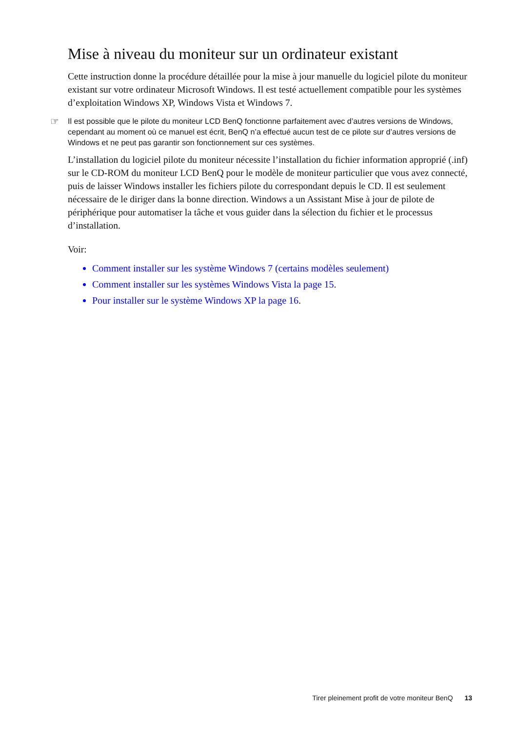Mise à niveau du moniteur sur un ordinateur existant
Cette instruction donne la procédure détaillée pour la mise à jour manuelle du logiciel pilote du moniteur existant sur votre ordinateur Microsoft Windows. Il est testé actuellement compatible pour les systèmes d’exploitation Windows XP, Windows Vista et Windows 7.
☞ Il est possible que le pilote du moniteur LCD BenQ fonctionne parfaitement avec d’autres versions de Windows, cependant au moment où ce manuel est écrit, BenQ n’a effectué aucun test de ce pilote sur d’autres versions de Windows et ne peut pas garantir son fonctionnement sur ces systèmes.
L’installation du logiciel pilote du moniteur nécessite l’installation du fichier information approprié (.inf) sur le CD-ROM du moniteur LCD BenQ pour le modèle de moniteur particulier que vous avez connecté, puis de laisser Windows installer les fichiers pilote du correspondant depuis le CD. Il est seulement nécessaire de le diriger dans la bonne direction. Windows a un Assistant Mise à jour de pilote de périphérique pour automatiser la tâche et vous guider dans la sélection du fichier et le processus d’installation.
Voir:
Comment installer sur les système Windows 7 (certains modèles seulement)
Comment installer sur les systèmes Windows Vista la page 15.
Pour installer sur le système Windows XP la page 16.
Tirer pleinement profit de votre moniteur BenQ 13